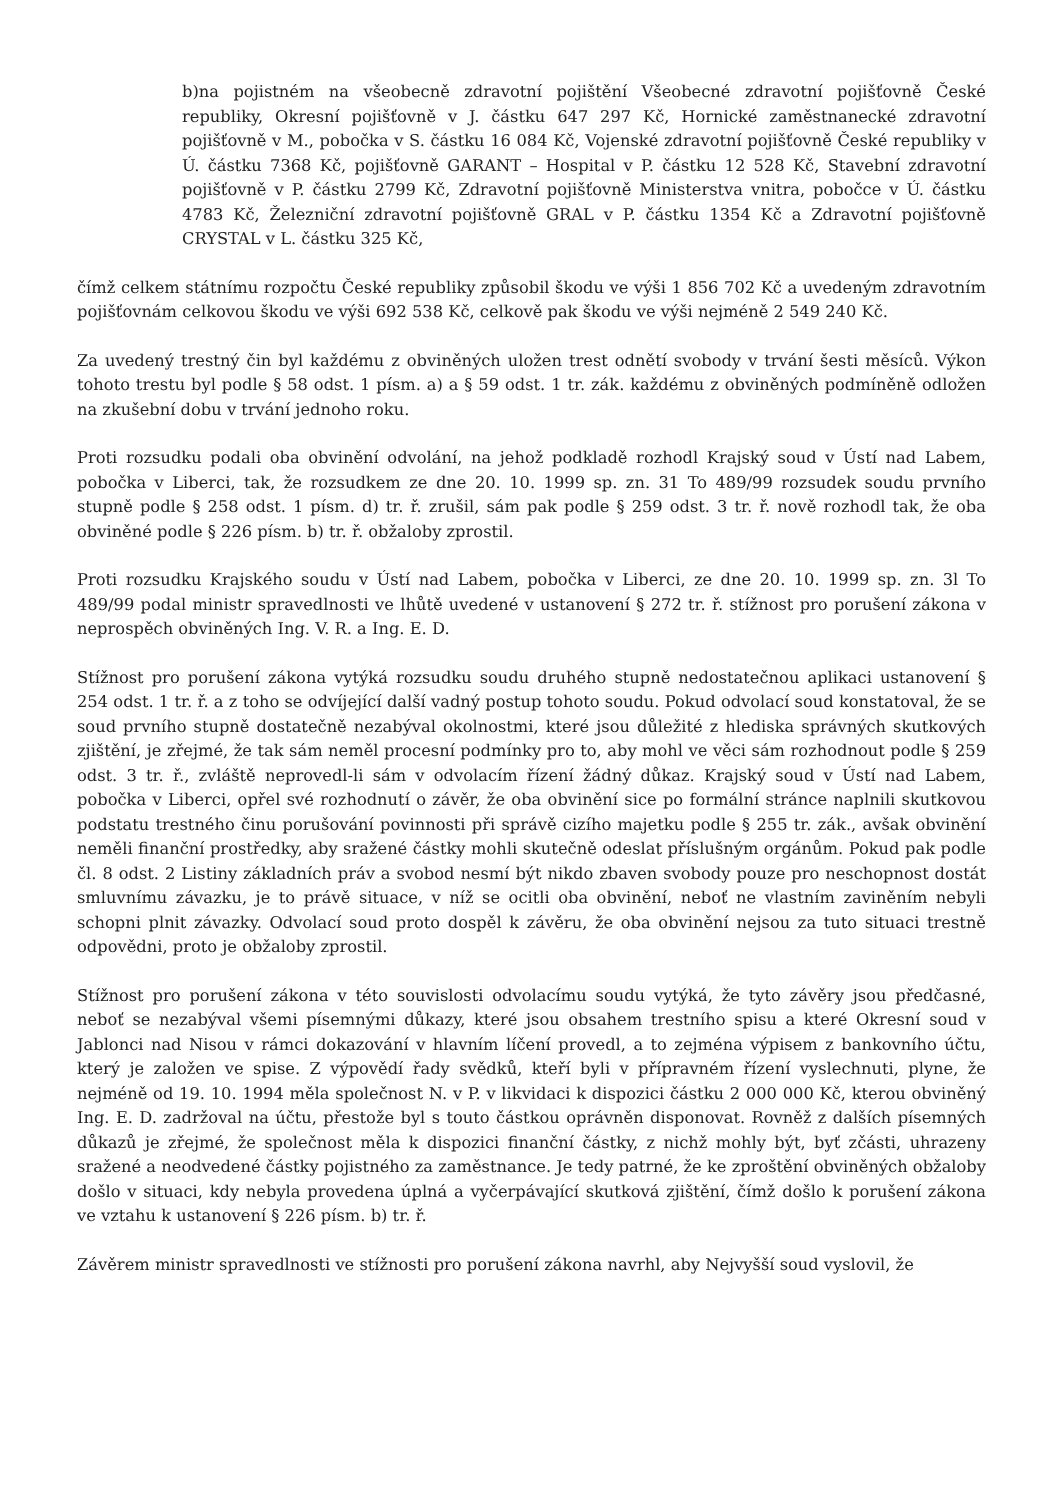b)na pojistném na všeobecně zdravotní pojištění Všeobecné zdravotní pojišťovně České republiky, Okresní pojišťovně v J. částku 647 297 Kč, Hornické zaměstnanecké zdravotní pojišťovně v M., pobočka v S. částku 16 084 Kč, Vojenské zdravotní pojišťovně České republiky v Ú. částku 7368 Kč, pojišťovně GARANT – Hospital v P. částku 12 528 Kč, Stavební zdravotní pojišťovně v P. částku 2799 Kč, Zdravotní pojišťovně Ministerstva vnitra, pobočce v Ú. částku 4783 Kč, Železniční zdravotní pojišťovně GRAL v P. částku 1354 Kč a Zdravotní pojišťovně CRYSTAL v L. částku 325 Kč,
čímž celkem státnímu rozpočtu České republiky způsobil škodu ve výši 1 856 702 Kč a uvedeným zdravotním pojišťovnám celkovou škodu ve výši 692 538 Kč, celkově pak škodu ve výši nejméně 2 549 240 Kč.
Za uvedený trestný čin byl každému z obviněných uložen trest odnětí svobody v trvání šesti měsíců. Výkon tohoto trestu byl podle § 58 odst. 1 písm. a) a § 59 odst. 1 tr. zák. každému z obviněných podmíněně odložen na zkušební dobu v trvání jednoho roku.
Proti rozsudku podali oba obvinění odvolání, na jehož podkladě rozhodl Krajský soud v Ústí nad Labem, pobočka v Liberci, tak, že rozsudkem ze dne 20. 10. 1999 sp. zn. 31 To 489/99 rozsudek soudu prvního stupně podle § 258 odst. 1 písm. d) tr. ř. zrušil, sám pak podle § 259 odst. 3 tr. ř. nově rozhodl tak, že oba obviněné podle § 226 písm. b) tr. ř. obžaloby zprostil.
Proti rozsudku Krajského soudu v Ústí nad Labem, pobočka v Liberci, ze dne 20. 10. 1999 sp. zn. 3l To 489/99 podal ministr spravedlnosti ve lhůtě uvedené v ustanovení § 272 tr. ř. stížnost pro porušení zákona v neprospěch obviněných Ing. V. R. a Ing. E. D.
Stížnost pro porušení zákona vytýká rozsudku soudu druhého stupně nedostatečnou aplikaci ustanovení § 254 odst. 1 tr. ř. a z toho se odvíjející další vadný postup tohoto soudu. Pokud odvolací soud konstatoval, že se soud prvního stupně dostatečně nezabýval okolnostmi, které jsou důležité z hlediska správných skutkových zjištění, je zřejmé, že tak sám neměl procesní podmínky pro to, aby mohl ve věci sám rozhodnout podle § 259 odst. 3 tr. ř., zvláště neprovedl-li sám v odvolacím řízení žádný důkaz. Krajský soud v Ústí nad Labem, pobočka v Liberci, opřel své rozhodnutí o závěr, že oba obvinění sice po formální stránce naplnili skutkovou podstatu trestného činu porušování povinnosti při správě cizího majetku podle § 255 tr. zák., avšak obvinění neměli finanční prostředky, aby sražené částky mohli skutečně odeslat příslušným orgánům. Pokud pak podle čl. 8 odst. 2 Listiny základních práv a svobod nesmí být nikdo zbaven svobody pouze pro neschopnost dostát smluvnímu závazku, je to právě situace, v níž se ocitli oba obvinění, neboť ne vlastním zaviněním nebyli schopni plnit závazky. Odvolací soud proto dospěl k závěru, že oba obvinění nejsou za tuto situaci trestně odpovědni, proto je obžaloby zprostil.
Stížnost pro porušení zákona v této souvislosti odvolacímu soudu vytýká, že tyto závěry jsou předčasné, neboť se nezabýval všemi písemnými důkazy, které jsou obsahem trestního spisu a které Okresní soud v Jablonci nad Nisou v rámci dokazování v hlavním líčení provedl, a to zejména výpisem z bankovního účtu, který je založen ve spise. Z výpovědí řady svědků, kteří byli v přípravném řízení vyslechnuti, plyne, že nejméně od 19. 10. 1994 měla společnost N. v P. v likvidaci k dispozici částku 2 000 000 Kč, kterou obviněný Ing. E. D. zadržoval na účtu, přestože byl s touto částkou oprávněn disponovat. Rovněž z dalších písemných důkazů je zřejmé, že společnost měla k dispozici finanční částky, z nichž mohly být, byť zčásti, uhrazeny sražené a neodvedené částky pojistného za zaměstnance. Je tedy patrné, že ke zproštění obviněných obžaloby došlo v situaci, kdy nebyla provedena úplná a vyčerpávající skutková zjištění, čímž došlo k porušení zákona ve vztahu k ustanovení § 226 písm. b) tr. ř.
Závěrem ministr spravedlnosti ve stížnosti pro porušení zákona navrhl, aby Nejvyšší soud vyslovil, že